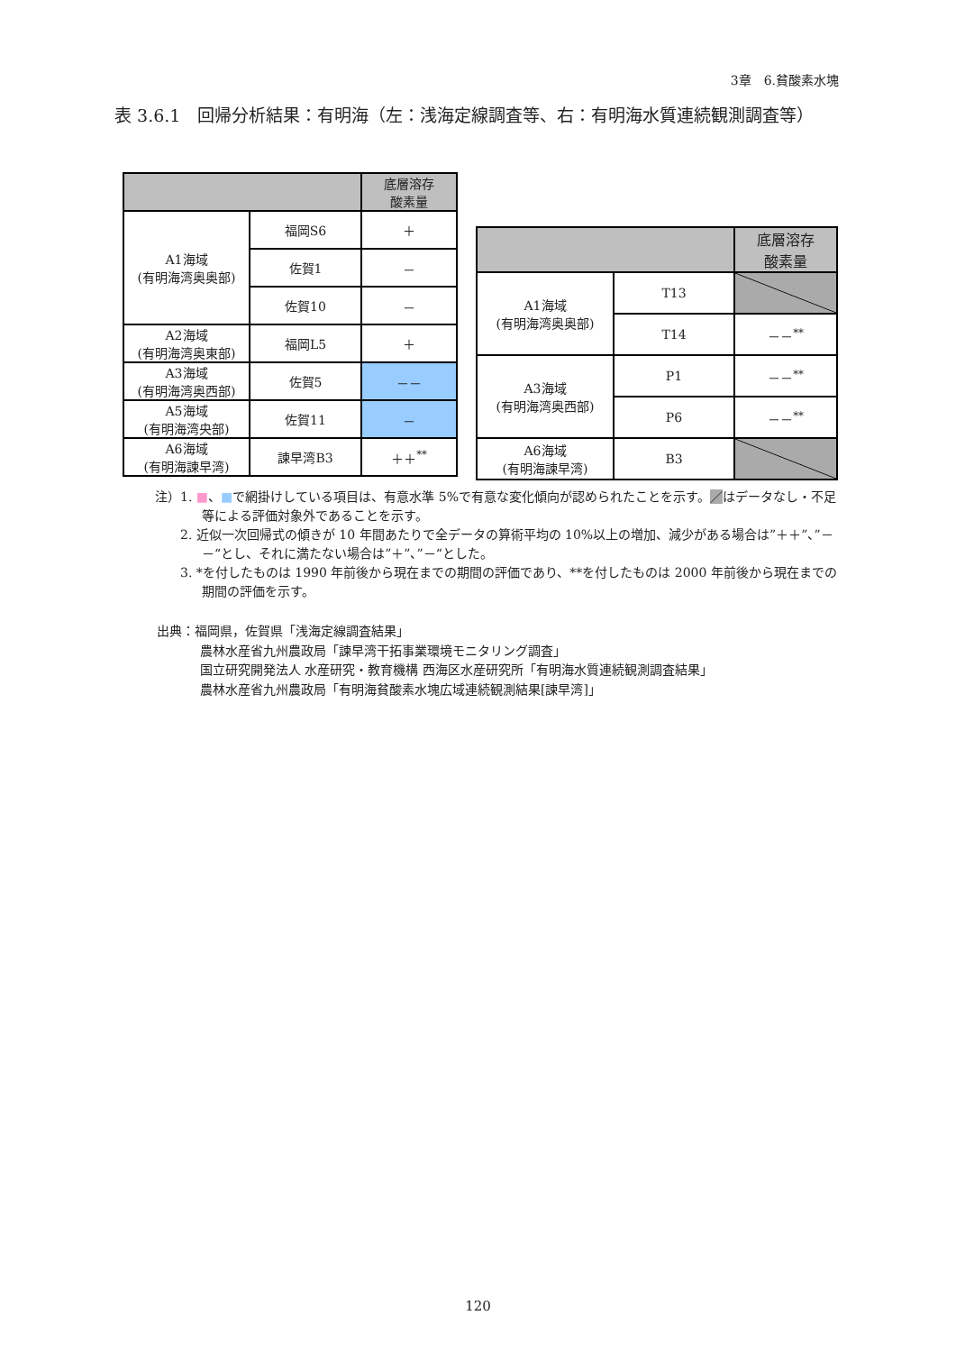3章　6.貧酸素水塊
表 3.6.1　回帰分析結果：有明海（左：浅海定線調査等、右：有明海水質連続観測調査等）
| | | 底層溶存 酸素量 |
| --- | --- | --- |
| A1海域 (有明海湾奥奥部) | 福岡S6 | ＋ |
| | 佐賀1 | － |
| | 佐賀10 | － |
| A2海域 (有明海湾奥東部) | 福岡L5 | ＋ |
| A3海域 (有明海湾奥西部) | 佐賀5 | －－ |
| A5海域 (有明海湾央部) | 佐賀11 | － |
| A6海域 (有明海諫早湾) | 諫早湾B3 | ＋＋<sup>**</sup> |
| | | 底層溶存 酸素量 |
| --- | --- | --- |
| A1海域 (有明海湾奥奥部) | T13 | |
| | T14 | －－<sup>**</sup> |
| A3海域 (有明海湾奥西部) | P1 | －－<sup>**</sup> |
| | P6 | －－<sup>**</sup> |
| A6海域 (有明海諫早湾) | B3 | |
注）1. ■、■で網掛けしている項目は、有意水準 5%で有意な変化傾向が認められたことを示す。／はデータなし・不足等による評価対象外であることを示す。
2. 近似一次回帰式の傾きが 10 年間あたりで全データの算術平均の 10%以上の増加、減少がある場合は”＋＋”、”－－“とし、それに満たない場合は”＋”、”－“とした。
3. *を付したものは 1990 年前後から現在までの期間の評価であり、**を付したものは 2000 年前後から現在までの期間の評価を示す。
出典：福岡県，佐賀県「浅海定線調査結果」
農林水産省九州農政局「諫早湾干拓事業環境モニタリング調査」
国立研究開発法人 水産研究・教育機構 西海区水産研究所「有明海水質連続観測調査結果」
農林水産省九州農政局「有明海貧酸素水塊広域連続観測結果[諫早湾]」
120